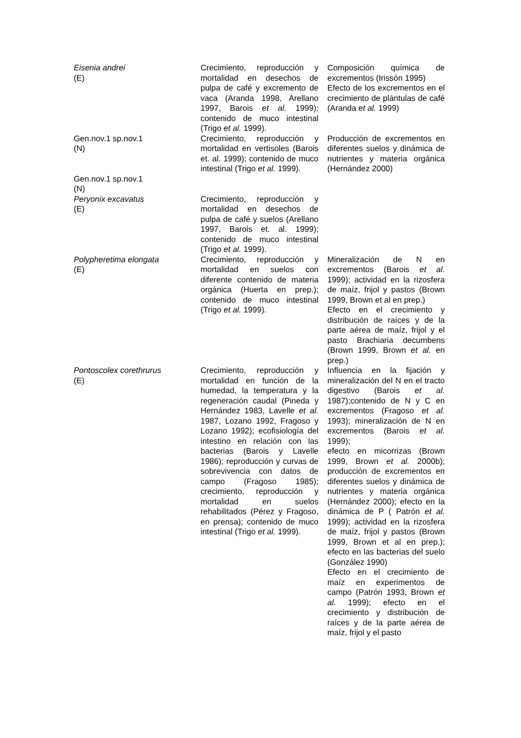| Eisenia andrei (E) | Crecimiento, reproducción y mortalidad en desechos de pulpa de café y excremento de vaca (Aranda 1998, Arellano 1997, Barois et al. 1999); contenido de muco intestinal (Trigo et al. 1999). | Composición química de excrementos (Irissón 1995) Efecto de los excrementos en el crecimiento de plántulas de café (Aranda et al. 1999) |
| Gen.nov.1 sp.nov.1 (N) | Crecimiento, reproducción y mortalidad en vertisoles (Barois et. al. 1999); contenido de muco intestinal (Trigo et al. 1999). | Producción de excrementos en diferentes suelos y dinámica de nutrientes y materia orgánica (Hernández 2000) |
| Gen.nov.1 sp.nov.1 (N) | | |
| Peryonix excavatus (E) | Crecimiento, reproducción y mortalidad en desechos de pulpa de café y suelos (Arellano 1997, Barois et. al. 1999); contenido de muco intestinal (Trigo et al. 1999). | |
| Polypheretima elongata (E) | Crecimiento, reproducción y mortalidad en suelos con diferente contenido de materia orgánica (Huerta en prep.); contenido de muco intestinal (Trigo et al. 1999). | Mineralización de N en excrementos (Barois et al. 1999); actividad en la rizosfera de maíz, frijol y pastos (Brown 1999, Brown et al en prep.) Efecto en el crecimiento y distribución de raíces y de la parte aérea de maíz, frijol y el pasto Brachiaria decumbens (Brown 1999, Brown et al. en prep.) |
| Pontoscolex corethrurus (E) | Crecimiento, reproducción y mortalidad en función de la humedad, la temperatura y la regeneración caudal (Pineda y Hernández 1983, Lavelle et al. 1987, Lozano 1992, Fragoso y Lozano 1992); ecofisiología del intestino en relación con las bacterias (Barois y Lavelle 1986); reproducción y curvas de sobrevivencia con datos de campo (Fragoso 1985); crecimiento, reproducción y mortalidad en suelos rehabilitados (Pérez y Fragoso, en prensa); contenido de muco intestinal (Trigo et al. 1999). | Influencia en la fijación y mineralización del N en el tracto digestivo (Barois et al. 1987);contenido de N y C en excrementos (Fragoso et al. 1993); mineralización de N en excrementos (Barois et al. 1999); efecto en micorrizas (Brown 1999, Brown et al. 2000b); producción de excrementos en diferentes suelos y dinámica de nutrientes y materia orgánica (Hernández 2000); efecto en la dinámica de P ( Patrón et al. 1999); actividad en la rizosfera de maíz, frijol y pastos (Brown 1999, Brown et al en prep.); efecto en las bacterias del suelo (González 1990) Efecto en el crecimiento de maíz en experimentos de campo (Patrón 1993, Brown et al. 1999); efecto en el crecimiento y distribución de raíces y de la parte aérea de maíz, frijol y el pasto |